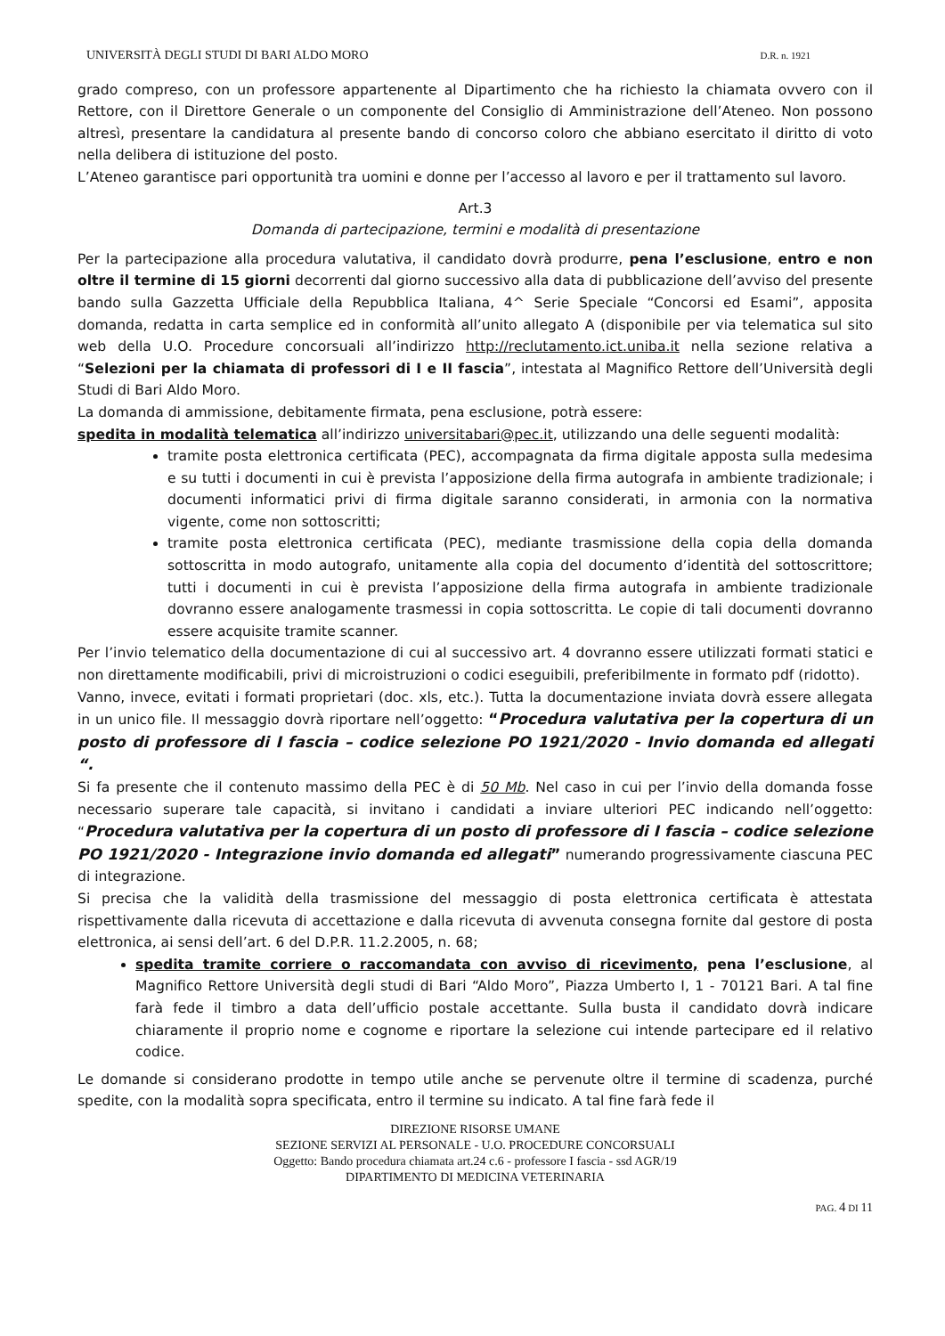UNIVERSITÀ DEGLI STUDI DI BARI ALDO MORO D.R. n. 1921
grado compreso, con un professore appartenente al Dipartimento che ha richiesto la chiamata ovvero con il Rettore, con il Direttore Generale o un componente del Consiglio di Amministrazione dell’Ateneo. Non possono altresì, presentare la candidatura al presente bando di concorso coloro che abbiano esercitato il diritto di voto nella delibera di istituzione del posto.
L’Ateneo garantisce pari opportunità tra uomini e donne per l’accesso al lavoro e per il trattamento sul lavoro.
Art.3
Domanda di partecipazione, termini e modalità di presentazione
Per la partecipazione alla procedura valutativa, il candidato dovrà produrre, pena l’esclusione, entro e non oltre il termine di 15 giorni decorrenti dal giorno successivo alla data di pubblicazione dell’avviso del presente bando sulla Gazzetta Ufficiale della Repubblica Italiana, 4^ Serie Speciale “Concorsi ed Esami”, apposita domanda, redatta in carta semplice ed in conformità all’unito allegato A (disponibile per via telematica sul sito web della U.O. Procedure concorsuali all’indirizzo http://reclutamento.ict.uniba.it nella sezione relativa a “Selezioni per la chiamata di professori di I e II fascia”, intestata al Magnifico Rettore dell’Università degli Studi di Bari Aldo Moro.
La domanda di ammissione, debitamente firmata, pena esclusione, potrà essere:
spedita in modalità telematica all’indirizzo universitabari@pec.it, utilizzando una delle seguenti modalità:
tramite posta elettronica certificata (PEC), accompagnata da firma digitale apposta sulla medesima e su tutti i documenti in cui è prevista l’apposizione della firma autografa in ambiente tradizionale; i documenti informatici privi di firma digitale saranno considerati, in armonia con la normativa vigente, come non sottoscritti;
tramite posta elettronica certificata (PEC), mediante trasmissione della copia della domanda sottoscritta in modo autografo, unitamente alla copia del documento d’identità del sottoscrittore; tutti i documenti in cui è prevista l’apposizione della firma autografa in ambiente tradizionale dovranno essere analogamente trasmessi in copia sottoscritta. Le copie di tali documenti dovranno essere acquisite tramite scanner.
Per l’invio telematico della documentazione di cui al successivo art. 4 dovranno essere utilizzati formati statici e non direttamente modificabili, privi di microistruzioni o codici eseguibili, preferibilmente in formato pdf (ridotto).
Vanno, invece, evitati i formati proprietari (doc. xls, etc.). Tutta la documentazione inviata dovrà essere allegata in un unico file. Il messaggio dovrà riportare nell’oggetto: “Procedura valutativa per la copertura di un posto di professore di I fascia – codice selezione PO 1921/2020 - Invio domanda ed allegati “.
Si fa presente che il contenuto massimo della PEC è di 50 Mb. Nel caso in cui per l’invio della domanda fosse necessario superare tale capacità, si invitano i candidati a inviare ulteriori PEC indicando nell’oggetto: “Procedura valutativa per la copertura di un posto di professore di I fascia – codice selezione PO 1921/2020 - Integrazione invio domanda ed allegati” numerando progressivamente ciascuna PEC di integrazione.
Si precisa che la validità della trasmissione del messaggio di posta elettronica certificata è attestata rispettivamente dalla ricevuta di accettazione e dalla ricevuta di avvenuta consegna fornite dal gestore di posta elettronica, ai sensi dell’art. 6 del D.P.R. 11.2.2005, n. 68;
spedita tramite corriere o raccomandata con avviso di ricevimento, pena l’esclusione, al Magnifico Rettore Università degli studi di Bari “Aldo Moro”, Piazza Umberto I, 1 - 70121 Bari. A tal fine farà fede il timbro a data dell’ufficio postale accettante. Sulla busta il candidato dovrà indicare chiaramente il proprio nome e cognome e riportare la selezione cui intende partecipare ed il relativo codice.
Le domande si considerano prodotte in tempo utile anche se pervenute oltre il termine di scadenza, purché spedite, con la modalità sopra specificata, entro il termine su indicato. A tal fine farà fede il
DIREZIONE RISORSE UMANE
SEZIONE SERVIZI AL PERSONALE - U.O. PROCEDURE CONCORSUALI
Oggetto: Bando procedura chiamata art.24 c.6 - professore I fascia - ssd AGR/19
DIPARTIMENTO DI MEDICINA VETERINARIA
PAG. 4 DI 11